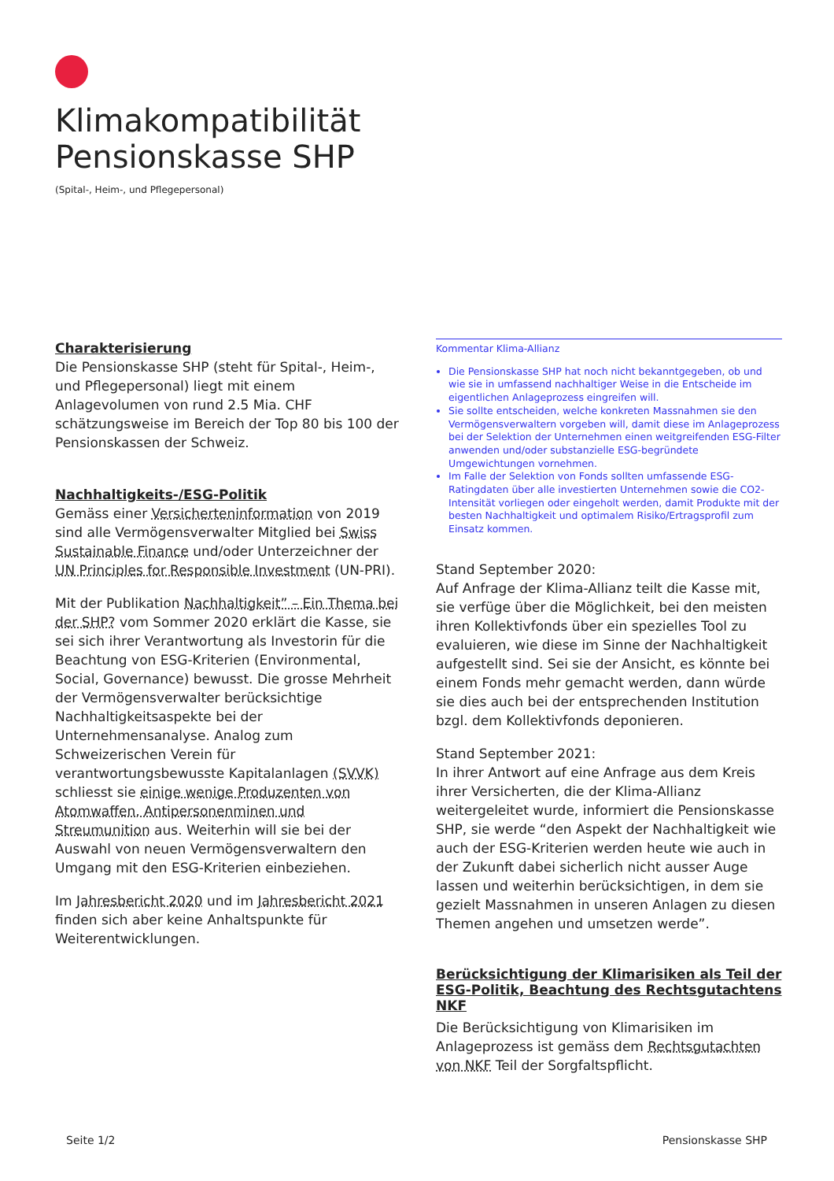Klimakompatibilität
Pensionskasse SHP
(Spital-, Heim-, und Pflegepersonal)
Charakterisierung
Die Pensionskasse SHP (steht für Spital-, Heim-, und Pflegepersonal) liegt mit einem Anlagevolumen von rund 2.5 Mia. CHF schätzungsweise im Bereich der Top 80 bis 100 der Pensionskassen der Schweiz.
Nachhaltigkeits-/ESG-Politik
Gemäss einer Versicherteninformation von 2019 sind alle Vermögensverwalter Mitglied bei Swiss Sustainable Finance und/oder Unterzeichner der UN Principles for Responsible Investment (UN-PRI).
Mit der Publikation Nachhaltigkeit” – Ein Thema bei der SHP? vom Sommer 2020 erklärt die Kasse, sie sei sich ihrer Verantwortung als Investorin für die Beachtung von ESG-Kriterien (Environmental, Social, Governance) bewusst. Die grosse Mehrheit der Vermögensverwalter berücksichtige Nachhaltigkeitsaspekte bei der Unternehmensanalyse. Analog zum Schweizerischen Verein für verantwortungsbewusste Kapitalanlagen (SVVK) schliesst sie einige wenige Produzenten von Atomwaffen, Antipersonenminen und Streumunition aus. Weiterhin will sie bei der Auswahl von neuen Vermögensverwaltern den Umgang mit den ESG-Kriterien einbeziehen.
Im Jahresbericht 2020 und im Jahresbericht 2021 finden sich aber keine Anhaltspunkte für Weiterentwicklungen.
Kommentar Klima-Allianz
Die Pensionskasse SHP hat noch nicht bekanntgegeben, ob und wie sie in umfassend nachhaltiger Weise in die Entscheide im eigentlichen Anlageprozess eingreifen will.
Sie sollte entscheiden, welche konkreten Massnahmen sie den Vermögensverwaltern vorgeben will, damit diese im Anlageprozess bei der Selektion der Unternehmen einen weitgreifenden ESG-Filter anwenden und/oder substanzielle ESG-begründete Umgewichtungen vornehmen.
Im Falle der Selektion von Fonds sollten umfassende ESG-Ratingdaten über alle investierten Unternehmen sowie die CO2-Intensität vorliegen oder eingeholt werden, damit Produkte mit der besten Nachhaltigkeit und optimalem Risiko/Ertragsprofil zum Einsatz kommen.
Stand September 2020:
Auf Anfrage der Klima-Allianz teilt die Kasse mit, sie verfüge über die Möglichkeit, bei den meisten ihren Kollektivfonds über ein spezielles Tool zu evaluieren, wie diese im Sinne der Nachhaltigkeit aufgestellt sind. Sei sie der Ansicht, es könnte bei einem Fonds mehr gemacht werden, dann würde sie dies auch bei der entsprechenden Institution bzgl. dem Kollektivfonds deponieren.
Stand September 2021:
In ihrer Antwort auf eine Anfrage aus dem Kreis ihrer Versicherten, die der Klima-Allianz weitergeleitet wurde, informiert die Pensionskasse SHP, sie werde “den Aspekt der Nachhaltigkeit wie auch der ESG-Kriterien werden heute wie auch in der Zukunft dabei sicherlich nicht ausser Auge lassen und weiterhin berücksichtigen, in dem sie gezielt Massnahmen in unseren Anlagen zu diesen Themen angehen und umsetzen werde”.
Berücksichtigung der Klimarisiken als Teil der ESG-Politik, Beachtung des Rechtsgutachtens NKF
Die Berücksichtigung von Klimarisiken im Anlageprozess ist gemäss dem Rechtsgutachten von NKF Teil der Sorgfaltspflicht.
Seite 1/2 Pensionskasse SHP